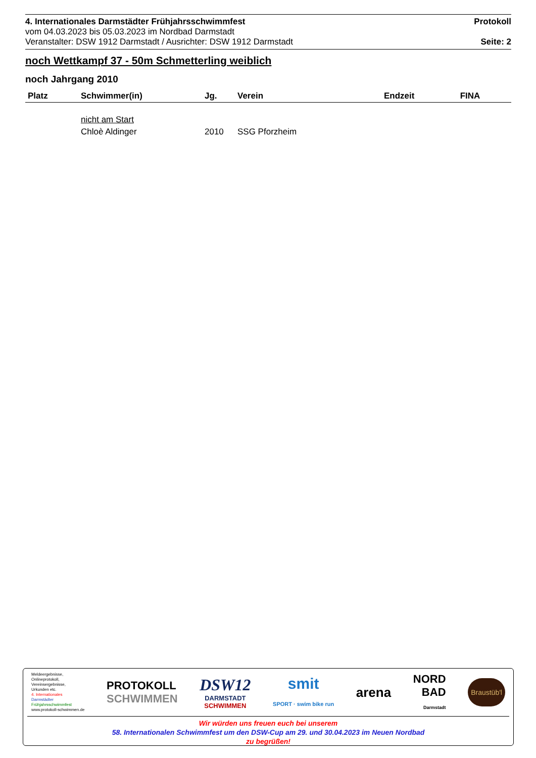4. Internationales Darmstädter Frühjahrsschwimmfest Protokoll
vom 04.03.2023 bis 05.03.2023 im Nordbad Darmstadt
Veranstalter: DSW 1912 Darmstadt / Ausrichter: DSW 1912 Darmstadt Seite: 2
noch Wettkampf 37 - 50m Schmetterling weiblich
noch Jahrgang 2010
| Platz | Schwimmer(in) | Jg. | Verein | Endzeit | FINA |
| --- | --- | --- | --- | --- | --- |
| | nicht am Start | | | | |
| | Chloè Aldinger | 2010 | SSG Pforzheim | | |
Meldeergebnisse,
Onlineprotokoll,
Vereinsergebnisse,
Urkunden etc.
4. Internationales
Darmstädter
Frühjahrsschwimmfest
www.protokoll-schwimmen.de
PROTOKOLL
SCHWIMMEN
DSW12
DARMSTADT
SCHWIMMEN
smit
SPORT · swim bike run
arena
NORD
BAD
Darmstadt
Braustüb'l
Wir würden uns freuen euch bei unserem
58. Internationalen Schwimmfest um den DSW-Cup am 29. und 30.04.2023 im Neuen Nordbad
zu begrüßen!